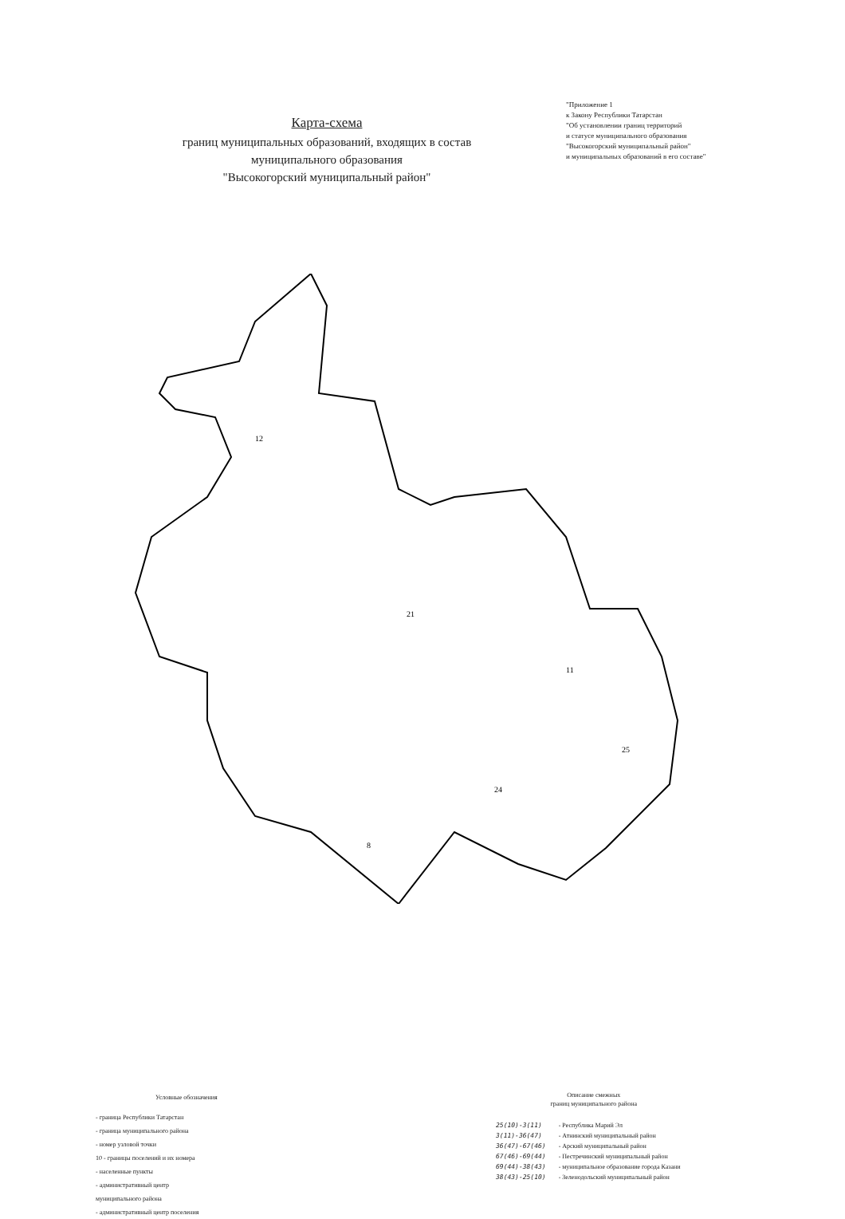Карта-схема
границ муниципальных образований, входящих в состав
муниципального образования
"Высокогорский муниципальный район"
"Приложение 1
к Закону Республики Татарстан
"Об установлении границ территорий
и статусе муниципального образования
"Высокогорский муниципальный район"
и муниципальных образований в его составе"
12
21
11
25
24
8
Условные обозначения
- граница Республики Татарстан
- граница муниципального района
- номер узловой точки
10 - границы поселений и их номера
- населенные пункты
- административный центр
муниципального района
- административный центр поселения
Описание смежных
границ муниципального района
| 25(10)-3(11) | - Республика Марий Эл |
| 3(11)-36(47) | - Атнинский муниципальный район |
| 36(47)-67(46) | - Арский муниципальный район |
| 67(46)-69(44) | - Пестречинский муниципальный район |
| 69(44)-38(43) | - муниципальное образование города Казани |
| 38(43)-25(10) | - Зеленодольский муниципальный район |